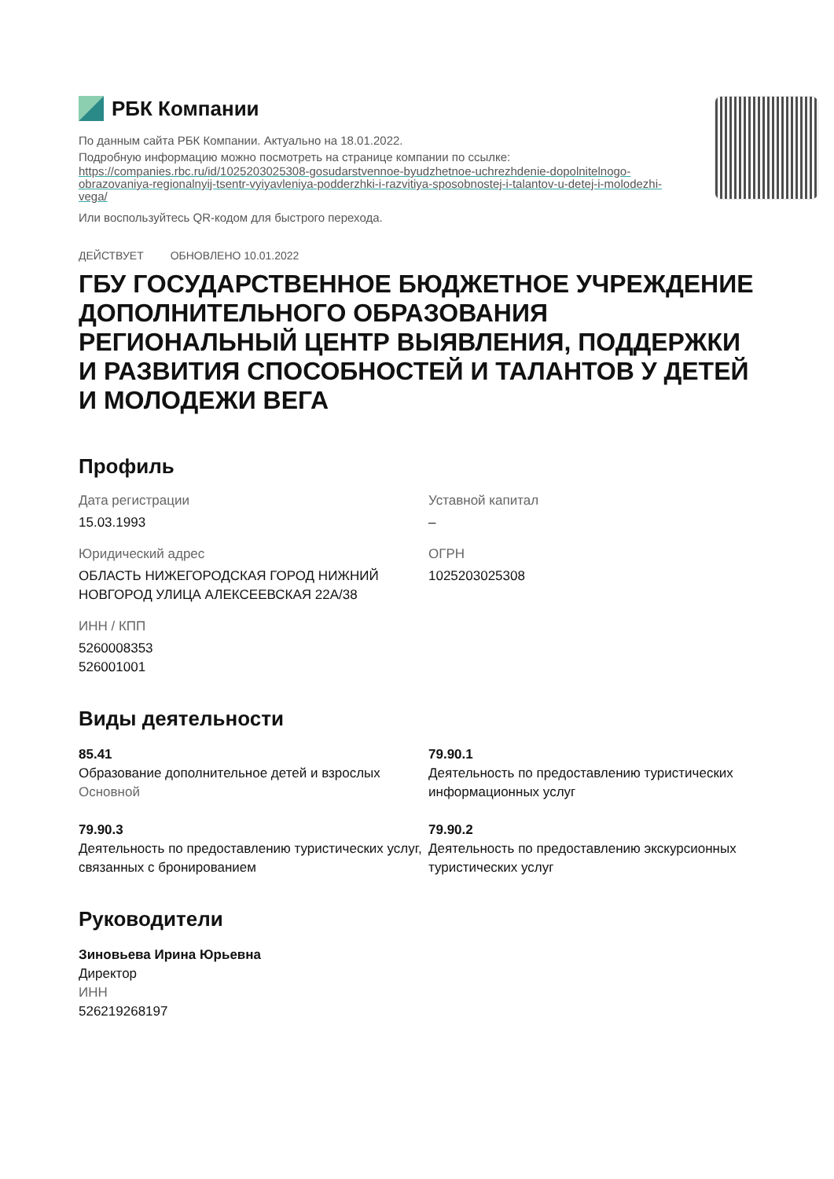РБК Компании
По данным сайта РБК Компании. Актуально на 18.01.2022.
Подробную информацию можно посмотреть на странице компании по ссылке:
https://companies.rbc.ru/id/1025203025308-gosudarstvennoe-byudzhetnoe-uchrezhdenie-dopolnitelnogo-obrazovaniya-regionalnyij-tsentr-vyiyavleniya-podderzhki-i-razvitiya-sposobnostej-i-talantov-u-detej-i-molodezhi-vega/
Или воспользуйтесь QR-кодом для быстрого перехода.
ДЕЙСТВУЕТ ОБНОВЛЕНО 10.01.2022
ГБУ ГОСУДАРСТВЕННОЕ БЮДЖЕТНОЕ УЧРЕЖДЕНИЕ ДОПОЛНИТЕЛЬНОГО ОБРАЗОВАНИЯ РЕГИОНАЛЬНЫЙ ЦЕНТР ВЫЯВЛЕНИЯ, ПОДДЕРЖКИ И РАЗВИТИЯ СПОСОБНОСТЕЙ И ТАЛАНТОВ У ДЕТЕЙ И МОЛОДЕЖИ ВЕГА
Профиль
Дата регистрации
15.03.1993
Уставной капитал
–
Юридический адрес
ОБЛАСТЬ НИЖЕГОРОДСКАЯ ГОРОД НИЖНИЙ НОВГОРОД УЛИЦА АЛЕКСЕЕВСКАЯ 22А/38
ОГРН
1025203025308
ИНН / КПП
5260008353
526001001
Виды деятельности
85.41
Образование дополнительное детей и взрослых
Основной
79.90.1
Деятельность по предоставлению туристических информационных услуг
79.90.3
Деятельность по предоставлению туристических услуг, связанных с бронированием
79.90.2
Деятельность по предоставлению экскурсионных туристических услуг
Руководители
Зиновьева Ирина Юрьевна
Директор
ИНН
526219268197